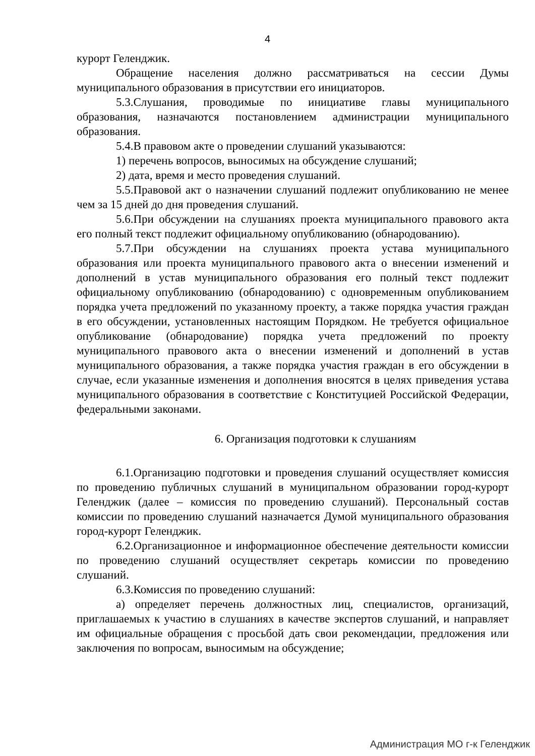4
курорт Геленджик.
Обращение населения должно рассматриваться на сессии Думы муниципального образования в присутствии его инициаторов.
5.3.Слушания, проводимые по инициативе главы муниципального образования, назначаются постановлением администрации муниципального образования.
5.4.В правовом акте о проведении слушаний указываются:
1) перечень вопросов, выносимых на обсуждение слушаний;
2) дата, время и место проведения слушаний.
5.5.Правовой акт о назначении слушаний подлежит опубликованию не менее чем за 15 дней до дня проведения слушаний.
5.6.При обсуждении на слушаниях проекта муниципального правового акта его полный текст подлежит официальному опубликованию (обнародованию).
5.7.При обсуждении на слушаниях проекта устава муниципального образования или проекта муниципального правового акта о внесении изменений и дополнений в устав муниципального образования его полный текст подлежит официальному опубликованию (обнародованию) с одновременным опубликованием порядка учета предложений по указанному проекту, а также порядка участия граждан в его обсуждении, установленных настоящим Порядком. Не требуется официальное опубликование (обнародование) порядка учета предложений по проекту муниципального правового акта о внесении изменений и дополнений в устав муниципального образования, а также порядка участия граждан в его обсуждении в случае, если указанные изменения и дополнения вносятся в целях приведения устава муниципального образования в соответствие с Конституцией Российской Федерации, федеральными законами.
6. Организация подготовки к слушаниям
6.1.Организацию подготовки и проведения слушаний осуществляет комиссия по проведению публичных слушаний в муниципальном образовании город-курорт Геленджик (далее – комиссия по проведению слушаний). Персональный состав комиссии по проведению слушаний назначается Думой муниципального образования город-курорт Геленджик.
6.2.Организационное и информационное обеспечение деятельности комиссии по проведению слушаний осуществляет секретарь комиссии по проведению слушаний.
6.3.Комиссия по проведению слушаний:
а) определяет перечень должностных лиц, специалистов, организаций, приглашаемых к участию в слушаниях в качестве экспертов слушаний, и направляет им официальные обращения с просьбой дать свои рекомендации, предложения или заключения по вопросам, выносимым на обсуждение;
Администрация МО г-к Геленджик